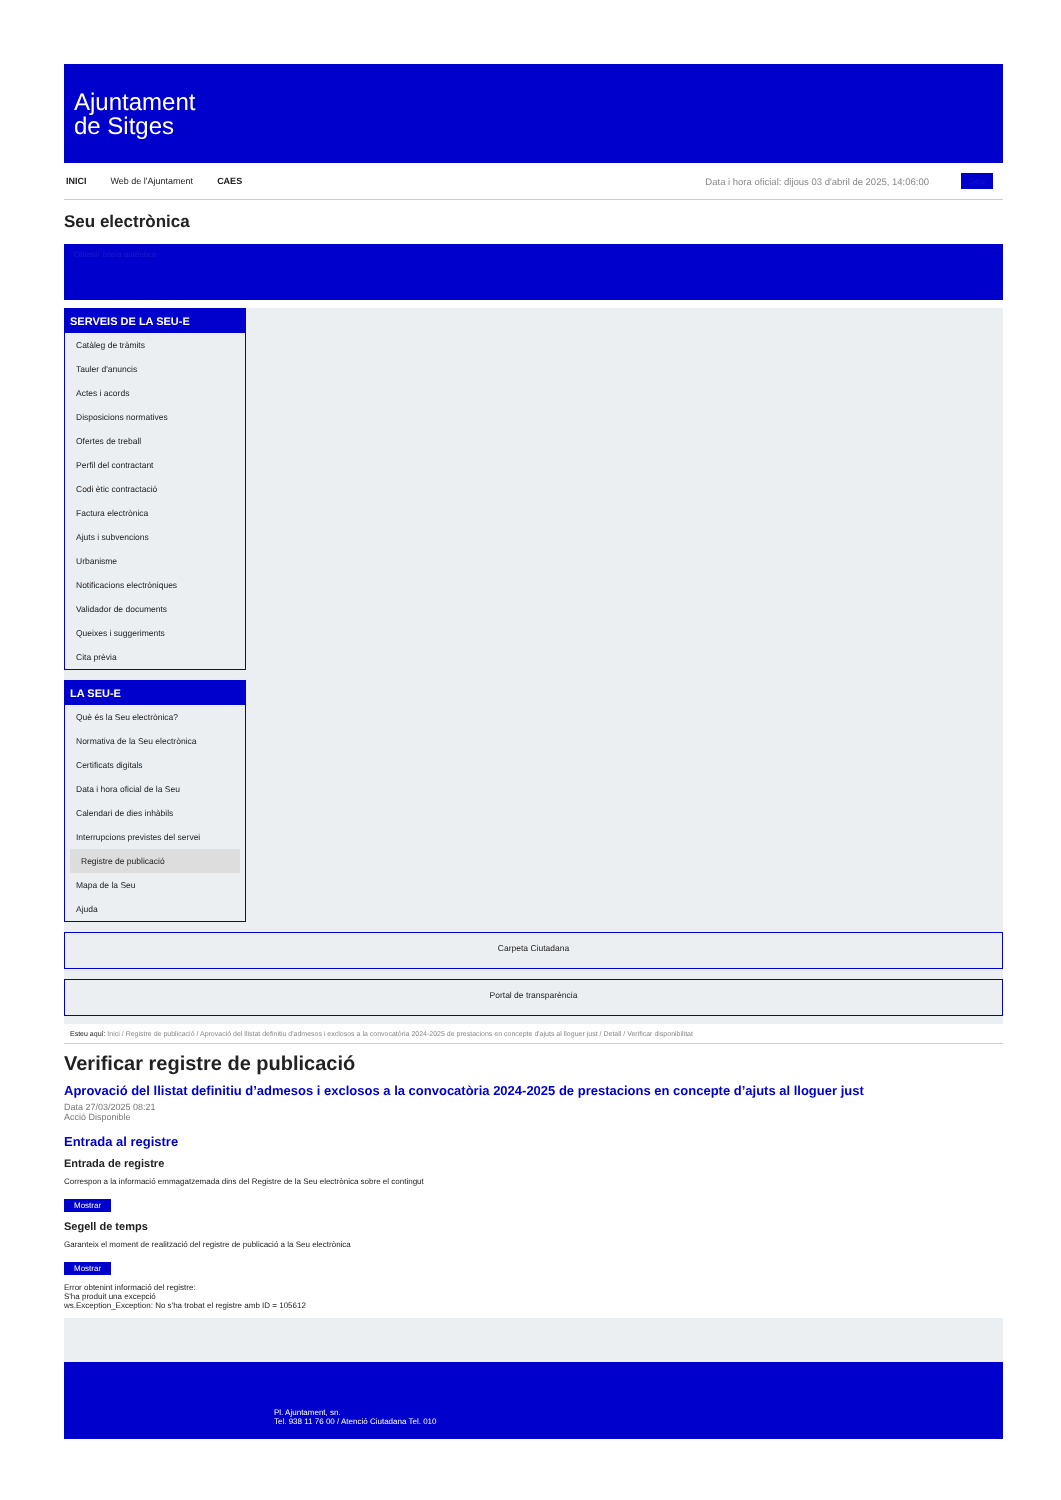Ajuntament
de Sitges
INICI Web de l'Ajuntament CAES Data i hora oficial: dijous 03 d'abril de 2025, 14:06:00 Seu
Seu electrònica
Obtenir còpia autèntica
SERVEIS DE LA SEU-E
Catàleg de tràmits
Tauler d'anuncis
Actes i acords
Disposicions normatives
Ofertes de treball
Perfil del contractant
Codi ètic contractació
Factura electrònica
Ajuts i subvencions
Urbanisme
Notificacions electròniques
Validador de documents
Queixes i suggeriments
Cita prèvia
LA SEU-E
Què és la Seu electrònica?
Normativa de la Seu electrònica
Certificats digitals
Data i hora oficial de la Seu
Calendari de dies inhàbils
Interrupcions previstes del servei
Registre de publicació
Mapa de la Seu
Ajuda
Carpeta Ciutadana
Portal de transparència
Esteu aquí: Inici / Registre de publicació / Aprovació del llistat definitiu d'admesos i exclosos a la convocatòria 2024-2025 de prestacions en concepte d'ajuts al lloguer just / Detall / Verificar disponibilitat
Verificar registre de publicació
Aprovació del llistat definitiu d’admesos i exclosos a la convocatòria 2024-2025 de prestacions en concepte d’ajuts al lloguer just
Data 27/03/2025 08:21
Acció Disponible
Entrada al registre
Entrada de registre
Correspon a la informació emmagatzemada dins del Registre de la Seu electrònica sobre el contingut
Mostrar
Segell de temps
Garanteix el moment de realització del registre de publicació a la Seu electrònica
Mostrar
Error obtenint informació del registre:
S'ha produit una excepció
ws.Exception_Exception: No s'ha trobat el registre amb ID = 105612
Pl. Ajuntament, sn.
Tel. 938 11 76 00 / Atenció Ciutadana Tel. 010